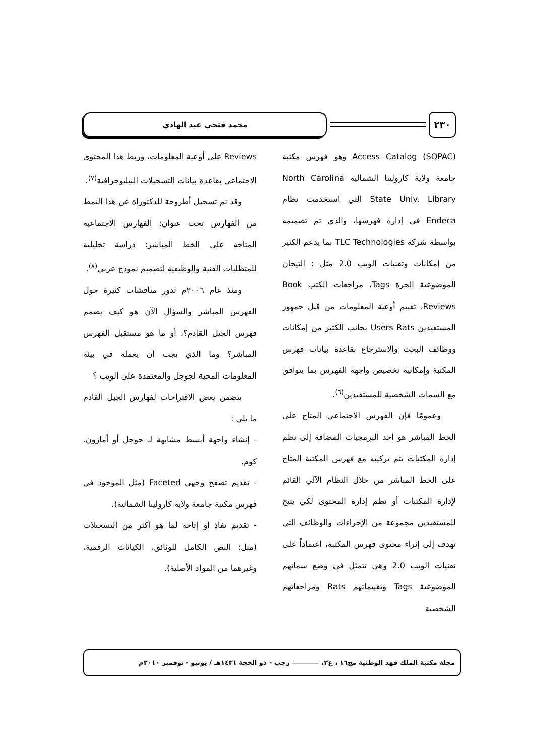٢٣٠
محمد فتحي عبد الهادي
(SOPAC) Access Catalog وهو فهرس مكتبة جامعة ولاية كارولينا الشمالية North Carolina State Univ. Library التي استخدمت نظام Endeca في إدارة فهرسها، والذي تم تصميمه بواسطة شركة TLC Technologies بما يدعم الكثير من إمكانات وتقنيات الويب 2.0 مثل : التيجان الموضوعية الحرة Tags، مراجعات الكتب Book Reviews، تقييم أوعية المعلومات من قبل جمهور المستفيدين Users Rats بجانب الكثير من إمكانات ووظائف البحث والاسترجاع بقاعدة بيانات فهرس المكتبة وإمكانية تخصيص واجهة الفهرس بما يتوافق مع السمات الشخصية للمستفيدين<sup>(٦)</sup>.
وعمومًا فإن الفهرس الاجتماعي المتاح على الخط المباشر هو أحد البرمجيات المضافة إلى نظم إدارة المكتبات يتم تركيبه مع فهرس المكتبة المتاح على الخط المباشر من خلال النظام الآلي القائم لإدارة المكتبات أو نظم إدارة المحتوى لكي يتيح للمستفيدين مجموعة من الإجراءات والوظائف التي تهدف إلى إثراء محتوى فهرس المكتبة، اعتماداً على تقنيات الويب 2.0 وهي تتمثل في وضع سماتهم الموضوعية Tags وتقييماتهم Rats ومراجعاتهم الشخصية
Reviews على أوعية المعلومات، وربط هذا المحتوى الاجتماعي بقاعدة بيانات التسجيلات الببليوجرافية<sup>(٧)</sup>.
وقد تم تسجيل أطروحة للدكتوراة عن هذا النمط من الفهارس تحت عنوان: الفهارس الاجتماعية المتاحة على الخط المباشر: دراسة تحليلية للمتطلبات الفنية والوظيفية لتصميم نموذج عربي<sup>(٨)</sup>.
ومنذ عام ٢٠٠٦م تدور مناقشات كثيرة حول الفهرس المباشر والسؤال الآن هو كيف يصمم فهرس الجيل القادم؟، أو ما هو مستقبل الفهرس المباشر؟ وما الذي يجب أن يعمله في بيئة المعلومات المحبة لجوجل والمعتمدة على الويب ؟
تتضمن بعض الاقتراحات لفهارس الجيل القادم ما يلي :
- إنشاء واجهة أبسط مشابهة لـ جوجل أو أمازون. كوم.
- تقديم تصفح وجهي Faceted (مثل الموجود في فهرس مكتبة جامعة ولاية كارولينا الشمالية).
- تقديم نفاذ أو إتاحة لما هو أكثر من التسجيلات (مثل: النص الكامل للوثائق، الكيانات الرقمية، وغيرهما من المواد الأصلية).
مجلة مكتبة الملك فهد الوطنية مج١٦ ، ع٢، ═══════ رجب - ذو الحجة ١٤٣١هـ / يونيو - نوفمبر ٢٠١٠م